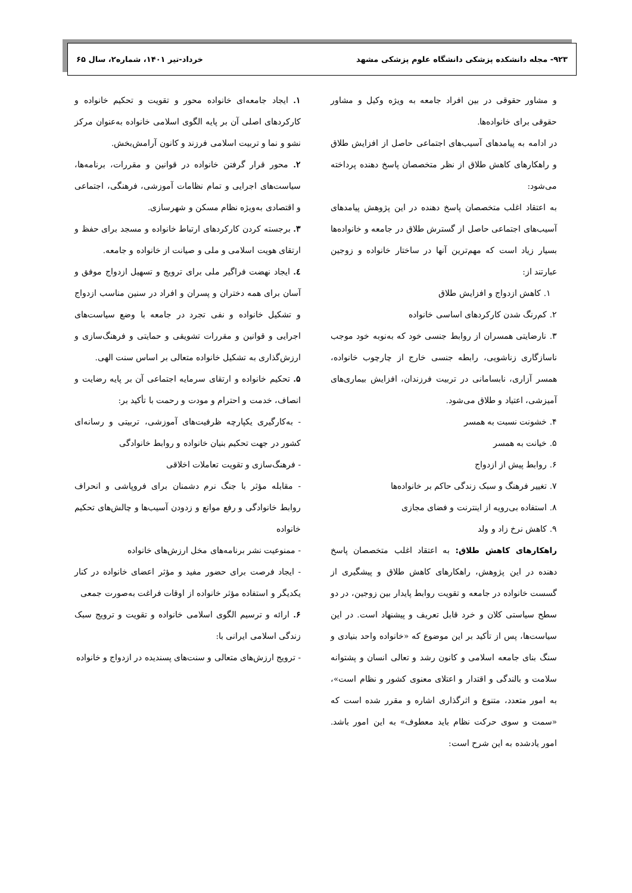۹۲۳- مجله دانشکده پزشکی دانشگاه علوم پزشکی مشهد خرداد-تیر ۱۴۰۱، شماره۲، سال ۶۵
و مشاور حقوقی در بین افراد جامعه به ویژه وکیل و مشاور حقوقی برای خانواده‌ها.
در ادامه به پیامدهای آسیب‌های اجتماعی حاصل از افزایش طلاق و راهکارهای کاهش طلاق از نظر متخصصان پاسخ دهنده پرداخته می‌شود:
به اعتقاد اغلب متخصصان پاسخ دهنده در این پژوهش پیامدهای آسیب‌های اجتماعی حاصل از گسترش طلاق در جامعه و خانواده‌ها بسیار زیاد است که مهم‌ترین آنها در ساختار خانواده و زوجین عبارتند از:
۱. کاهش ازدواج و افزایش طلاق
۲. کم‌رنگ شدن کارکردهای اساسی خانواده
۳. نارضایتی همسران از روابط جنسی خود که به‌نوبه خود موجب ناسازگاری زناشویی، رابطه جنسی خارج از چارچوب خانواده، همسر آزاری، نابسامانی در تربیت فرزندان، افزایش بیماری‌های آمیزشی، اعتیاد و طلاق می‌شود.
۴. خشونت نسبت به همسر
۵. خیانت به همسر
۶. روابط پیش از ازدواج
۷. تغییر فرهنگ و سبک زندگی حاکم بر خانواده‌ها
۸. استفاده بی‌رویه از اینترنت و فضای مجازی
۹. کاهش نرخ زاد و ولد
راهکارهای کاهش طلاق: به اعتقاد اغلب متخصصان پاسخ دهنده در این پژوهش، راهکارهای کاهش طلاق و پیشگیری از گسست خانواده در جامعه و تقویت روابط پایدار بین زوجین، در دو سطح سیاستی کلان و خرد قابل تعریف و پیشنهاد است. در این سیاست‌ها، پس از تأکید بر این موضوع که «خانواده واحد بنیادی و سنگ بنای جامعه اسلامی و کانون رشد و تعالی انسان و پشتوانه سلامت و بالندگی و اقتدار و اعتلای معنوی کشور و نظام است»، به امور متعدد، متنوع و اثرگذاری اشاره و مقرر شده است که «سمت و سوی حرکت نظام باید معطوف» به این امور باشد. امور یادشده به این شرح است:
۱. ایجاد جامعه‌ای خانواده محور و تقویت و تحکیم خانواده و کارکردهای اصلی آن بر پایه الگوی اسلامی خانواده به‌عنوان مرکز نشو و نما و تربیت اسلامی فرزند و کانون آرامش‌بخش.
۲. محور قرار گرفتن خانواده در قوانین و مقررات، برنامه‌ها، سیاست‌های اجرایی و تمام نظامات آموزشی، فرهنگی، اجتماعی و اقتصادی به‌ویژه نظام مسکن و شهرسازی.
۳. برجسته کردن کارکردهای ارتباط خانواده و مسجد برای حفظ و ارتقای هویت اسلامی و ملی و صیانت از خانواده و جامعه.
٤. ایجاد نهضت فراگیر ملی برای ترویج و تسهیل ازدواج موفق و آسان برای همه دختران و پسران و افراد در سنین مناسب ازدواج و تشکیل خانواده و نفی تجرد در جامعه با وضع سیاست‌های اجرایی و قوانین و مقررات تشویقی و حمایتی و فرهنگ‌سازی و ارزش‌گذاری به تشکیل خانواده متعالی بر اساس سنت الهی.
۵. تحکیم خانواده و ارتقای سرمایه اجتماعی آن بر پایه رضایت و انصاف، خدمت و احترام و مودت و رحمت با تأکید بر:
- به‌کارگیری یکپارچه ظرفیت‌های آموزشی، تربیتی و رسانه‌ای کشور در جهت تحکیم بنیان خانواده و روابط خانوادگی
- فرهنگ‌سازی و تقویت تعاملات اخلاقی
- مقابله مؤثر با جنگ نرم دشمنان برای فروپاشی و انحراف روابط خانوادگی و رفع موانع و زدودن آسیب‌ها و چالش‌های تحکیم خانواده
- ممنوعیت نشر برنامه‌های مخل ارزش‌های خانواده
- ایجاد فرصت برای حضور مفید و مؤثر اعضای خانواده در کنار یکدیگر و استفاده مؤثر خانواده از اوقات فراغت به‌صورت جمعی
۶. ارائه و ترسیم الگوی اسلامی خانواده و تقویت و ترویج سبک زندگی اسلامی ایرانی با:
- ترویج ارزش‌های متعالی و سنت‌های پسندیده در ازدواج و خانواده